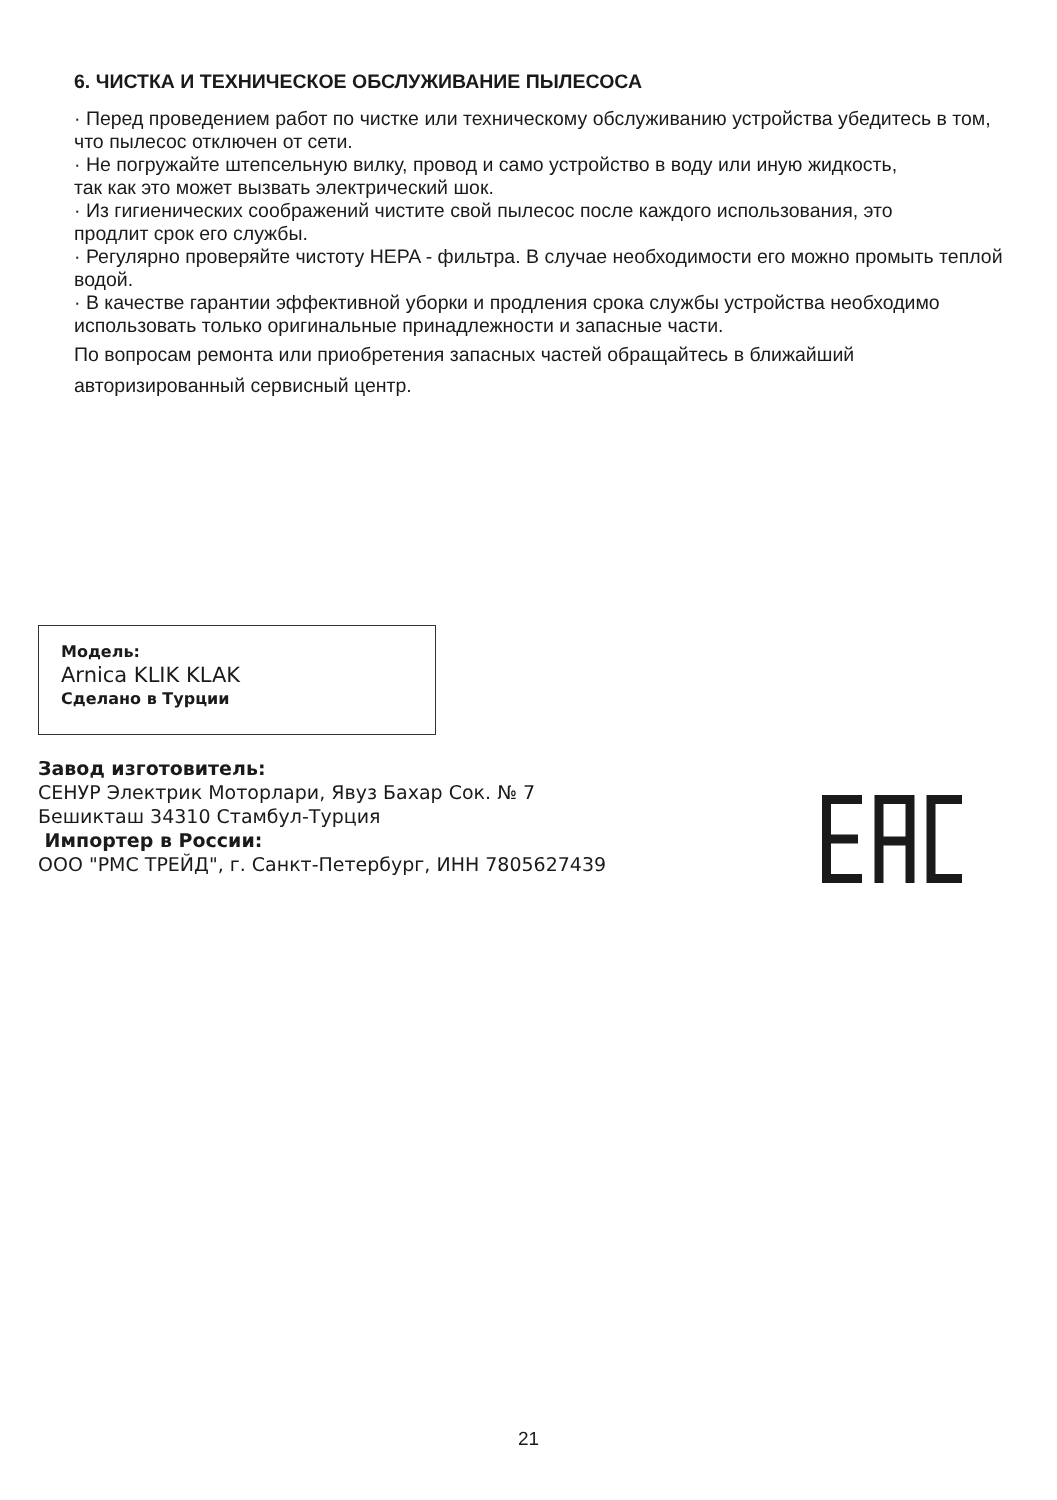6. ЧИСТКА И ТЕХНИЧЕСКОЕ ОБСЛУЖИВАНИЕ ПЫЛЕСОСА
· Перед проведением работ по чистке или техническому обслуживанию устройства убедитесь в том, что пылесос отключен от сети.
· Не погружайте штепсельную вилку, провод и само устройство в воду или иную жидкость,
так как это может вызвать электрический шок.
· Из гигиенических соображений чистите свой пылесос после каждого использования, это
продлит срок его службы.
· Регулярно проверяйте чистоту HEPA - фильтра. В случае необходимости его можно промыть теплой водой.
· В качестве гарантии эффективной уборки и продления срока службы устройства необходимо использовать только оригинальные принадлежности и запасные части.
По вопросам ремонта или приобретения запасных частей обращайтесь в ближайший авторизированный сервисный центр.
Модель:
Arnica KLIK KLAK
Сделано в Турции
Завод изготовитель:
СЕНУР Электрик Моторлари, Явуз Бахар Сок. № 7
Бешикташ 34310 Стамбул-Турция
Импортер в России:
ООО "РМС ТРЕЙД", г. Санкт-Петербург, ИНН 7805627439
21